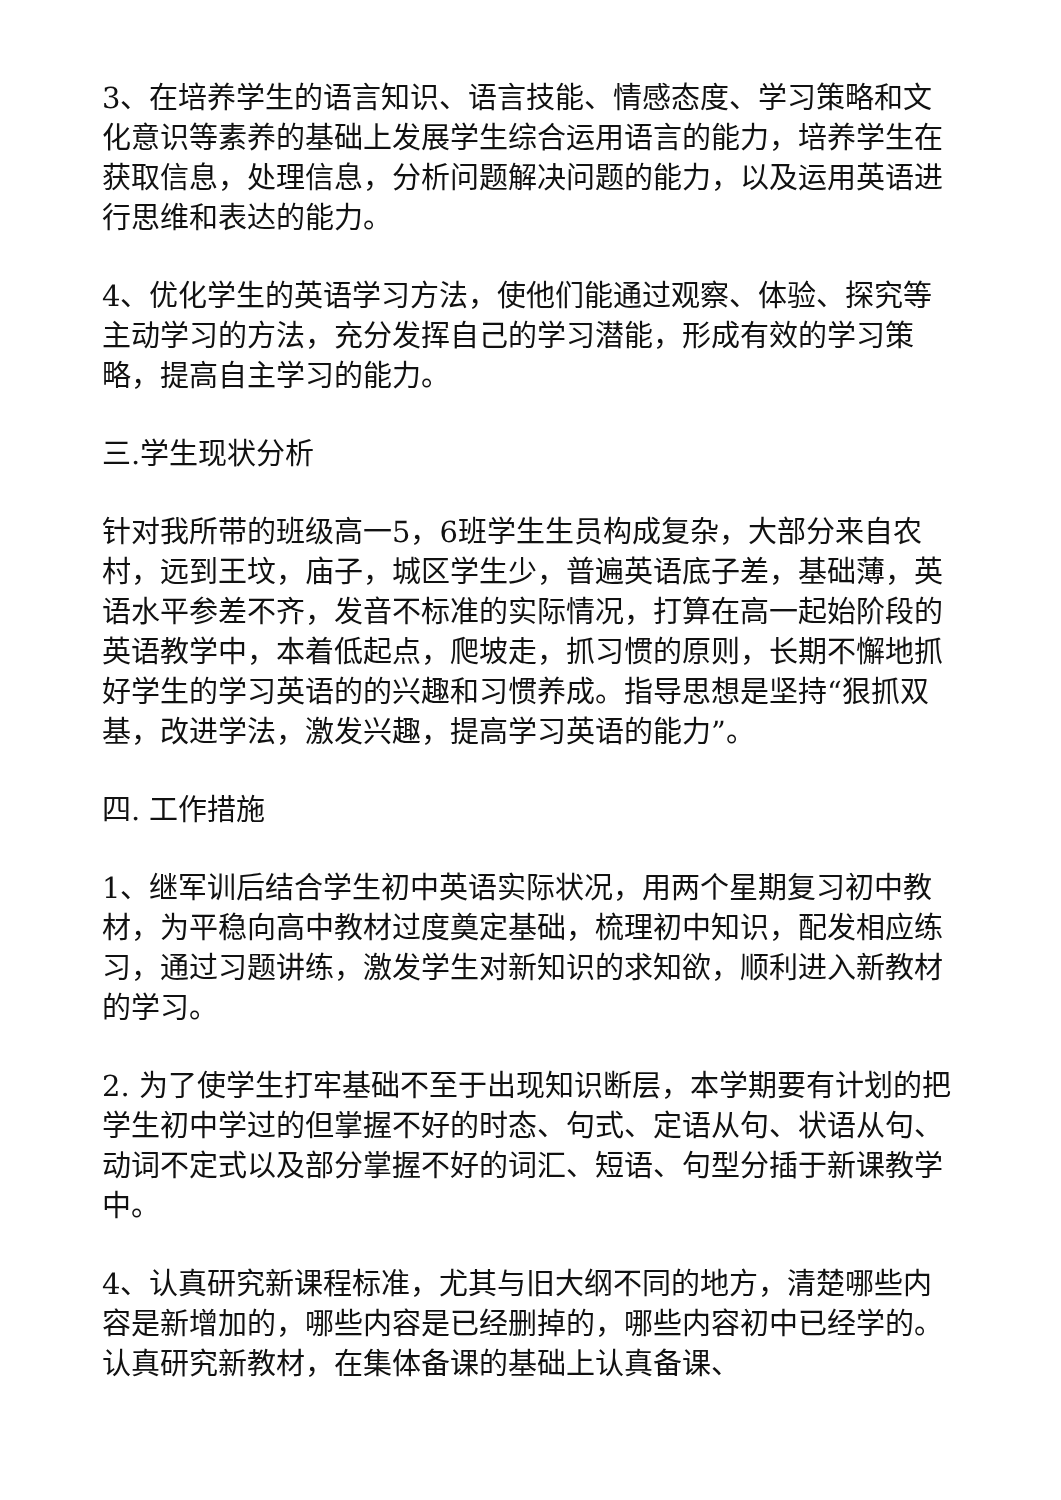3、在培养学生的语言知识、语言技能、情感态度、学习策略和文化意识等素养的基础上发展学生综合运用语言的能力，培养学生在获取信息，处理信息，分析问题解决问题的能力，以及运用英语进行思维和表达的能力。
4、优化学生的英语学习方法，使他们能通过观察、体验、探究等主动学习的方法，充分发挥自己的学习潜能，形成有效的学习策略，提高自主学习的能力。
三.学生现状分析
针对我所带的班级高一5，6班学生生员构成复杂，大部分来自农村，远到王坟，庙子，城区学生少，普遍英语底子差，基础薄，英语水平参差不齐，发音不标准的实际情况，打算在高一起始阶段的英语教学中，本着低起点，爬坡走，抓习惯的原则，长期不懈地抓好学生的学习英语的的兴趣和习惯养成。指导思想是坚持“狠抓双基，改进学法，激发兴趣，提高学习英语的能力”。
四. 工作措施
1、继军训后结合学生初中英语实际状况，用两个星期复习初中教材，为平稳向高中教材过度奠定基础，梳理初中知识，配发相应练习，通过习题讲练，激发学生对新知识的求知欲，顺利进入新教材的学习。
2. 为了使学生打牢基础不至于出现知识断层，本学期要有计划的把学生初中学过的但掌握不好的时态、句式、定语从句、状语从句、动词不定式以及部分掌握不好的词汇、短语、句型分插于新课教学中。
4、认真研究新课程标准，尤其与旧大纲不同的地方，清楚哪些内容是新增加的，哪些内容是已经删掉的，哪些内容初中已经学的。认真研究新教材，在集体备课的基础上认真备课、